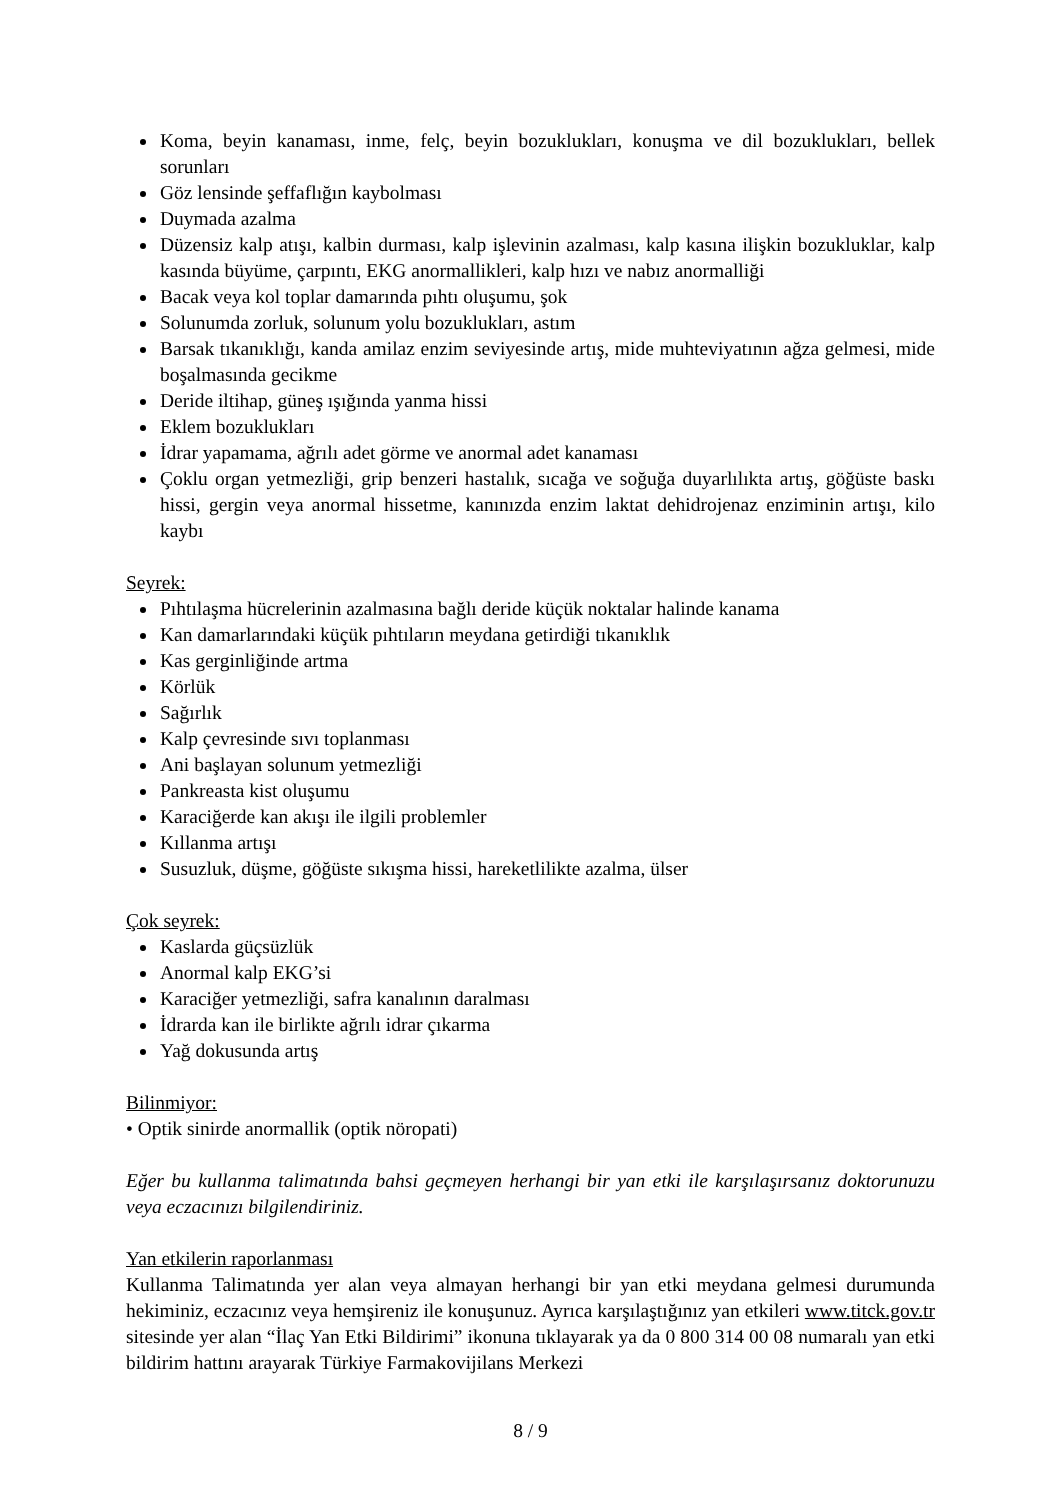Koma, beyin kanaması, inme, felç, beyin bozuklukları, konuşma ve dil bozuklukları, bellek sorunları
Göz lensinde şeffaflığın kaybolması
Duymada azalma
Düzensiz kalp atışı, kalbin durması, kalp işlevinin azalması, kalp kasına ilişkin bozukluklar, kalp kasında büyüme, çarpıntı, EKG anormallikleri, kalp hızı ve nabız anormalliği
Bacak veya kol toplar damarında pıhtı oluşumu, şok
Solunumda zorluk, solunum yolu bozuklukları, astım
Barsak tıkanıklığı, kanda amilaz enzim seviyesinde artış, mide muhteviyatının ağza gelmesi, mide boşalmasında gecikme
Deride iltihap, güneş ışığında yanma hissi
Eklem bozuklukları
İdrar yapamama, ağrılı adet görme ve anormal adet kanaması
Çoklu organ yetmezliği, grip benzeri hastalık, sıcağa ve soğuğa duyarlılıkta artış, göğüste baskı hissi, gergin veya anormal hissetme, kanınızda enzim laktat dehidrojenaz enziminin artışı, kilo kaybı
Seyrek:
Pıhtılaşma hücrelerinin azalmasına bağlı deride küçük noktalar halinde kanama
Kan damarlarındaki küçük pıhtıların meydana getirdiği tıkanıklık
Kas gerginliğinde artma
Körlük
Sağırlık
Kalp çevresinde sıvı toplanması
Ani başlayan solunum yetmezliği
Pankreasta kist oluşumu
Karaciğerde kan akışı ile ilgili problemler
Kıllanma artışı
Susuzluk, düşme, göğüste sıkışma hissi, hareketlilikte azalma, ülser
Çok seyrek:
Kaslarda güçsüzlük
Anormal kalp EKG’si
Karaciğer yetmezliği, safra kanalının daralması
İdrarda kan ile birlikte ağrılı idrar çıkarma
Yağ dokusunda artış
Bilinmiyor:
• Optik sinirde anormallik (optik nöropati)
Eğer bu kullanma talimatında bahsi geçmeyen herhangi bir yan etki ile karşılaşırsanız doktorunuzu veya eczacınızı bilgilendiriniz.
Yan etkilerin raporlanması
Kullanma Talimatında yer alan veya almayan herhangi bir yan etki meydana gelmesi durumunda hekiminiz, eczacınız veya hemşireniz ile konuşunuz. Ayrıca karşılaştığınız yan etkileri www.titck.gov.tr sitesinde yer alan “İlaç Yan Etki Bildirimi” ikonuna tıklayarak ya da 0 800 314 00 08 numaralı yan etki bildirim hattını arayarak Türkiye Farmakovijilans Merkezi
8 / 9